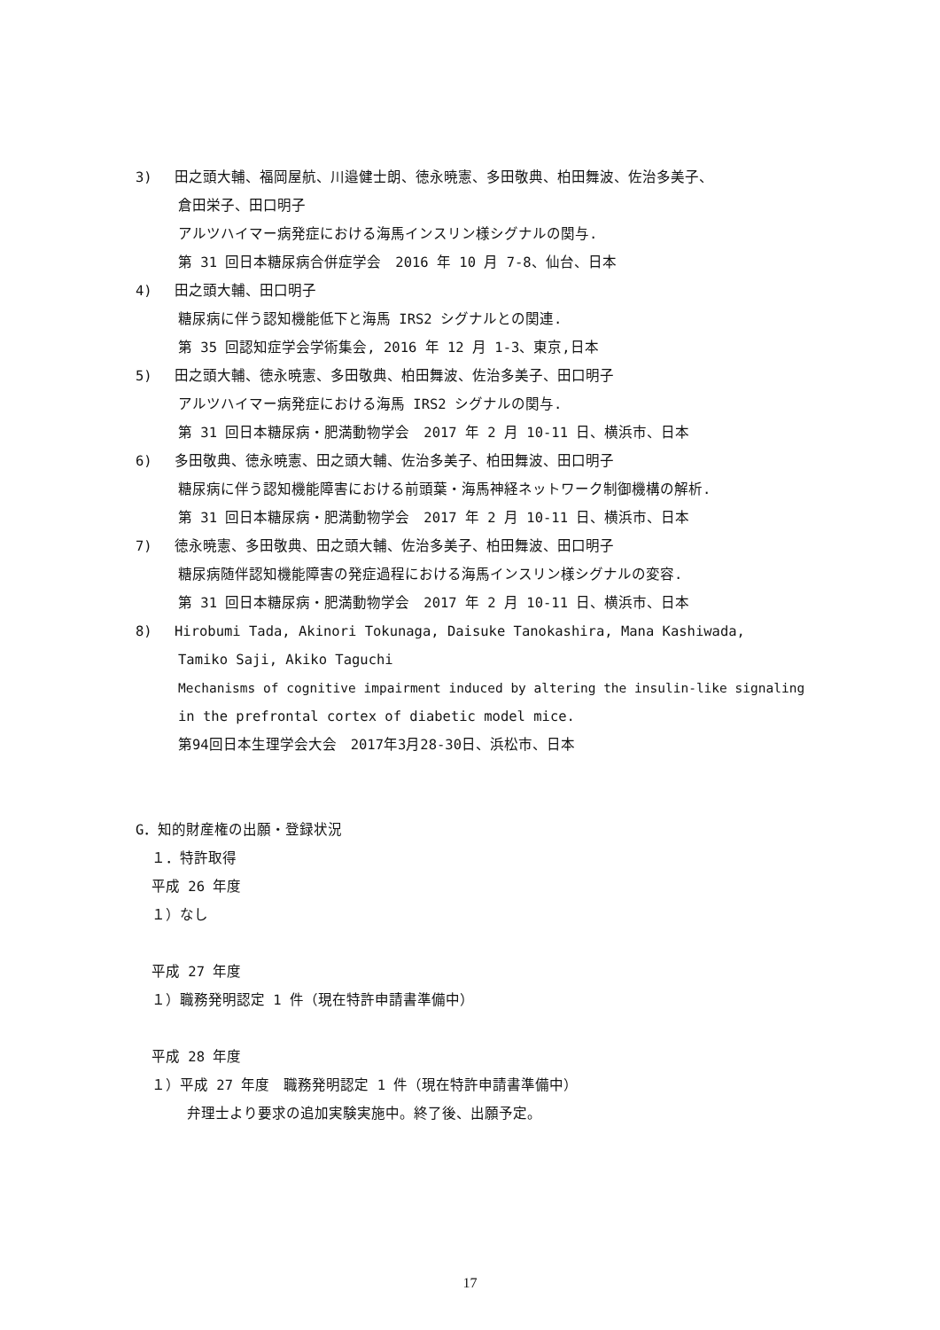3) 田之頭大輔、福岡屋航、川邉健士朗、徳永暁憲、多田敬典、柏田舞波、佐治多美子、
倉田栄子、田口明子
アルツハイマー病発症における海馬インスリン様シグナルの関与.
第 31 回日本糖尿病合併症学会　2016 年 10 月 7-8、仙台、日本
4) 田之頭大輔、田口明子
糖尿病に伴う認知機能低下と海馬 IRS2 シグナルとの関連.
第 35 回認知症学会学術集会, 2016 年 12 月 1-3、東京,日本
5) 田之頭大輔、徳永暁憲、多田敬典、柏田舞波、佐治多美子、田口明子
アルツハイマー病発症における海馬 IRS2 シグナルの関与.
第 31 回日本糖尿病・肥満動物学会　2017 年 2 月 10-11 日、横浜市、日本
6) 多田敬典、徳永暁憲、田之頭大輔、佐治多美子、柏田舞波、田口明子
糖尿病に伴う認知機能障害における前頭葉・海馬神経ネットワーク制御機構の解析.
第 31 回日本糖尿病・肥満動物学会　2017 年 2 月 10-11 日、横浜市、日本
7) 徳永暁憲、多田敬典、田之頭大輔、佐治多美子、柏田舞波、田口明子
糖尿病随伴認知機能障害の発症過程における海馬インスリン様シグナルの変容.
第 31 回日本糖尿病・肥満動物学会　2017 年 2 月 10-11 日、横浜市、日本
8) Hirobumi Tada, Akinori Tokunaga, Daisuke Tanokashira, Mana Kashiwada,
Tamiko Saji, Akiko Taguchi
Mechanisms of cognitive impairment induced by altering the insulin-like signaling
in the prefrontal cortex of diabetic model mice.
第94回日本生理学会大会　2017年3月28-30日、浜松市、日本
G．知的財産権の出願・登録状況
１．特許取得
平成 26 年度
１）なし
平成 27 年度
１）職務発明認定 1 件（現在特許申請書準備中）
平成 28 年度
１）平成 27 年度　職務発明認定 1 件（現在特許申請書準備中）
弁理士より要求の追加実験実施中。終了後、出願予定。
17